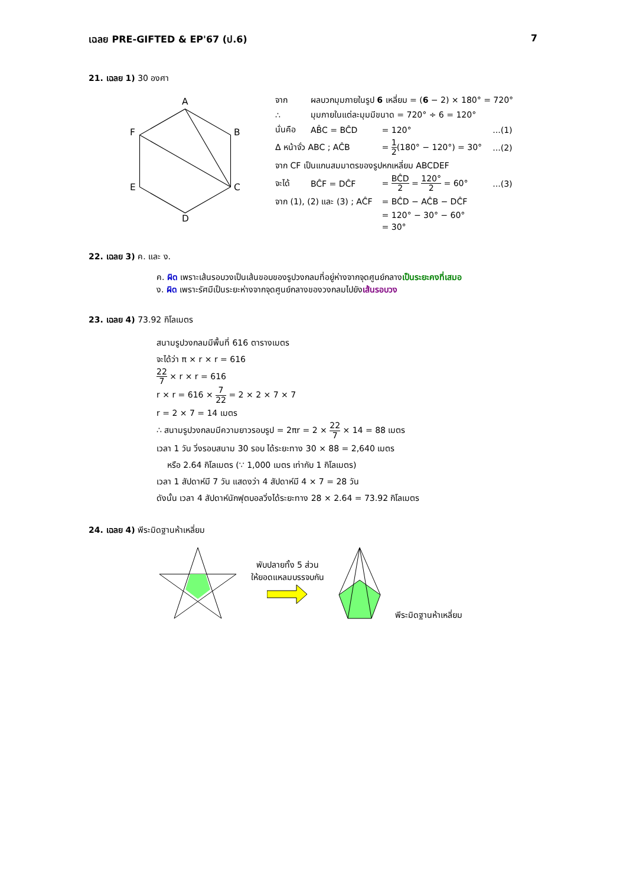เฉลย PRE-GIFTED & EP'67 (ป.6) 7
21. เฉลย 1) 30 องศา
A
B
C
D
E
F
| จาก | ผลบวกมุมภายในรูป 6 เหลี่ยม = ( 6 − 2) × 180° = 720° | | |
| ∴ | มุมภายในแต่ละมุมมีขนาด = 720° ÷ 6 = 120° | | |
| นั่นคือ | AB̂C = BĈD | = 120° | ...(1) |
| Δ หน้าจั่ว ABC ; AĈB | | = 1 2 (180° − 120°) = 30° | ...(2) |
| จาก CF เป็นแกนสมมาตรของรูปหกเหลี่ยม ABCDEF | | | |
| จะได้ | BĈF = DĈF | = BĈD 2 = 120° 2 = 60° | ...(3) |
| จาก (1), (2) และ (3) ; AĈF | | = BĈD − AĈB − DĈF | |
| | | = 120° − 30° − 60° | |
| | | = 30° | |
22. เฉลย 3) ค. และ ง.
ค. ผิด เพราะเส้นรอบวงเป็นเส้นขอบของรูปวงกลมที่อยู่ห่างจากจุดศูนย์กลางเป็นระยะคงที่เสมอ
ง. ผิด เพราะรัศมีเป็นระยะห่างจากจุดศูนย์กลางของวงกลมไปยังเส้นรอบวง
23. เฉลย 4) 73.92 กิโลเมตร
สนามรูปวงกลมมีพื้นที่ 616 ตารางเมตร
จะได้ว่า π × r × r = 616
22 7 × r × r = 616
r × r = 616 × 7 22 = 2 × 2 × 7 × 7
r = 2 × 7 = 14 เมตร
∴ สนามรูปวงกลมมีความยาวรอบรูป = 2πr = 2 × 22 7 × 14 = 88 เมตร
เวลา 1 วัน วิ่งรอบสนาม 30 รอบ ได้ระยะทาง 30 × 88 = 2,640 เมตร
หรือ 2.64 กิโลเมตร (∵ 1,000 เมตร เท่ากับ 1 กิโลเมตร)
เวลา 1 สัปดาห์มี 7 วัน แสดงว่า 4 สัปดาห์มี 4 × 7 = 28 วัน
ดังนั้น เวลา 4 สัปดาห์นักฟุตบอลวิ่งได้ระยะทาง 28 × 2.64 = 73.92 กิโลเมตร
24. เฉลย 4) พีระมิดฐานห้าเหลี่ยม
พับปลายทั้ง 5 ส่วน
ให้ยอดแหลมบรรจบกัน
พีระมิดฐานห้าเหลี่ยม